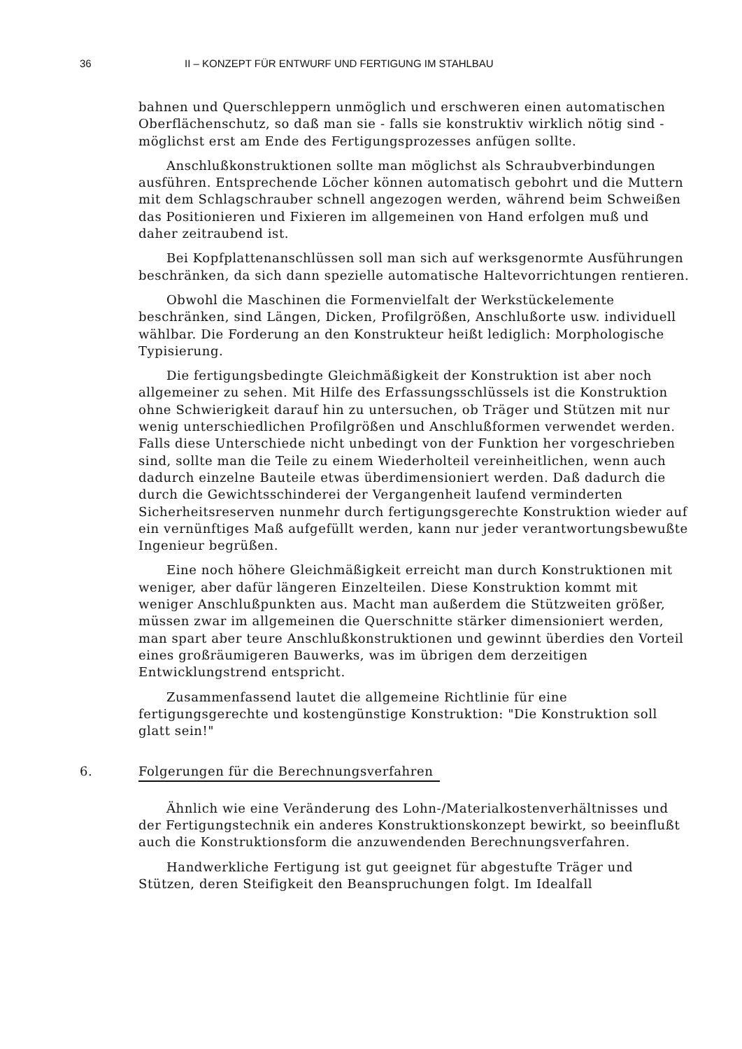36 II – KONZEPT FÜR ENTWURF UND FERTIGUNG IM STAHLBAU
bahnen und Querschleppern unmöglich und erschweren einen automatischen Oberflächenschutz, so daß man sie - falls sie konstruktiv wirklich nötig sind - möglichst erst am Ende des Fertigungsprozesses anfügen sollte.
Anschlußkonstruktionen sollte man möglichst als Schraubverbindungen ausführen. Entsprechende Löcher können automatisch gebohrt und die Muttern mit dem Schlagschrauber schnell angezogen werden, während beim Schweißen das Positionieren und Fixieren im allgemeinen von Hand erfolgen muß und daher zeitraubend ist.
Bei Kopfplattenanschlüssen soll man sich auf werksgenormte Ausführungen beschränken, da sich dann spezielle automatische Haltevorrichtungen rentieren.
Obwohl die Maschinen die Formenvielfalt der Werkstückelemente beschränken, sind Längen, Dicken, Profilgrößen, Anschlußorte usw. individuell wählbar. Die Forderung an den Konstrukteur heißt lediglich: Morphologische Typisierung.
Die fertigungsbedingte Gleichmäßigkeit der Konstruktion ist aber noch allgemeiner zu sehen. Mit Hilfe des Erfassungsschlüssels ist die Konstruktion ohne Schwierigkeit darauf hin zu untersuchen, ob Träger und Stützen mit nur wenig unterschiedlichen Profilgrößen und Anschlußformen verwendet werden. Falls diese Unterschiede nicht unbedingt von der Funktion her vorgeschrieben sind, sollte man die Teile zu einem Wiederholteil vereinheitlichen, wenn auch dadurch einzelne Bauteile etwas überdimensioniert werden. Daß dadurch die durch die Gewichtsschinderei der Vergangenheit laufend verminderten Sicherheitsreserven nunmehr durch fertigungsgerechte Konstruktion wieder auf ein vernünftiges Maß aufgefüllt werden, kann nur jeder verantwortungsbewußte Ingenieur begrüßen.
Eine noch höhere Gleichmäßigkeit erreicht man durch Konstruktionen mit weniger, aber dafür längeren Einzelteilen. Diese Konstruktion kommt mit weniger Anschlußpunkten aus. Macht man außerdem die Stützweiten größer, müssen zwar im allgemeinen die Querschnitte stärker dimensioniert werden, man spart aber teure Anschlußkonstruktionen und gewinnt überdies den Vorteil eines großräumigeren Bauwerks, was im übrigen dem derzeitigen Entwicklungstrend entspricht.
Zusammenfassend lautet die allgemeine Richtlinie für eine fertigungsgerechte und kostengünstige Konstruktion: "Die Konstruktion soll glatt sein!"
6. Folgerungen für die Berechnungsverfahren
Ähnlich wie eine Veränderung des Lohn-/Materialkostenverhältnisses und der Fertigungstechnik ein anderes Konstruktionskonzept bewirkt, so beeinflußt auch die Konstruktionsform die anzuwendenden Berechnungsverfahren.
Handwerkliche Fertigung ist gut geeignet für abgestufte Träger und Stützen, deren Steifigkeit den Beanspruchungen folgt. Im Idealfall